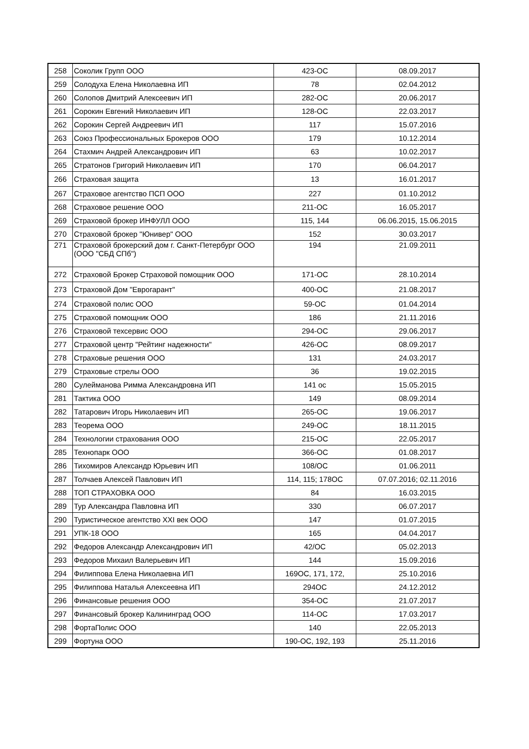| 258 | Соколик Групп ООО | 423-ОС | 08.09.2017 |
| 259 | Солодуха Елена Николаевна ИП | 78 | 02.04.2012 |
| 260 | Солопов Дмитрий Алексеевич ИП | 282-ОС | 20.06.2017 |
| 261 | Сорокин Евгений Николаевич ИП | 128-ОС | 22.03.2017 |
| 262 | Сорокин Сергей Андреевич ИП | 117 | 15.07.2016 |
| 263 | Союз Профессиональных Брокеров ООО | 179 | 10.12.2014 |
| 264 | Стахмич Андрей Александрович ИП | 63 | 10.02.2017 |
| 265 | Стратонов Григорий Николаевич ИП | 170 | 06.04.2017 |
| 266 | Страховая защита | 13 | 16.01.2017 |
| 267 | Страховое агентство ПСП ООО | 227 | 01.10.2012 |
| 268 | Страховое решение ООО | 211-ОС | 16.05.2017 |
| 269 | Страховой брокер ИНФУЛЛ ООО | 115, 144 | 06.06.2015, 15.06.2015 |
| 270 | Страховой брокер "Юнивер" ООО | 152 | 30.03.2017 |
| 271 | Страховой брокерский дом г. Санкт-Петербург ООО (ООО "СБД СПб") | 194 | 21.09.2011 |
| 272 | Страховой Брокер Страховой помощник ООО | 171-ОС | 28.10.2014 |
| 273 | Страховой Дом "Еврогарант" | 400-ОС | 21.08.2017 |
| 274 | Страховой полис ООО | 59-ОС | 01.04.2014 |
| 275 | Страховой помощник ООО | 186 | 21.11.2016 |
| 276 | Страховой техсервис ООО | 294-ОС | 29.06.2017 |
| 277 | Страховой центр "Рейтинг надежности" | 426-ОС | 08.09.2017 |
| 278 | Страховые решения ООО | 131 | 24.03.2017 |
| 279 | Страховые стрелы ООО | 36 | 19.02.2015 |
| 280 | Сулейманова Римма Александровна ИП | 141 ос | 15.05.2015 |
| 281 | Тактика ООО | 149 | 08.09.2014 |
| 282 | Татарович Игорь Николаевич ИП | 265-ОС | 19.06.2017 |
| 283 | Теорема ООО | 249-ОС | 18.11.2015 |
| 284 | Технологии страхования ООО | 215-ОС | 22.05.2017 |
| 285 | Технопарк ООО | 366-ОС | 01.08.2017 |
| 286 | Тихомиров Александр Юрьевич ИП | 108/ОС | 01.06.2011 |
| 287 | Толчаев Алексей Павлович ИП | 114, 115; 178ОС | 07.07.2016; 02.11.2016 |
| 288 | ТОП СТРАХОВКА ООО | 84 | 16.03.2015 |
| 289 | Тур Александра Павловна ИП | 330 | 06.07.2017 |
| 290 | Туристическое агентство XXI век ООО | 147 | 01.07.2015 |
| 291 | УПК-18 ООО | 165 | 04.04.2017 |
| 292 | Федоров Александр Александрович ИП | 42/ОС | 05.02.2013 |
| 293 | Федоров Михаил Валерьевич ИП | 144 | 15.09.2016 |
| 294 | Филиппова Елена Николаевна ИП | 169ОС, 171, 172, | 25.10.2016 |
| 295 | Филиппова Наталья Алексеевна ИП | 294ОС | 24.12.2012 |
| 296 | Финансовые решения ООО | 354-ОС | 21.07.2017 |
| 297 | Финансовый брокер Калининград ООО | 114-ОС | 17.03.2017 |
| 298 | ФортаПолис ООО | 140 | 22.05.2013 |
| 299 | Фортуна ООО | 190-ОС, 192, 193 | 25.11.2016 |